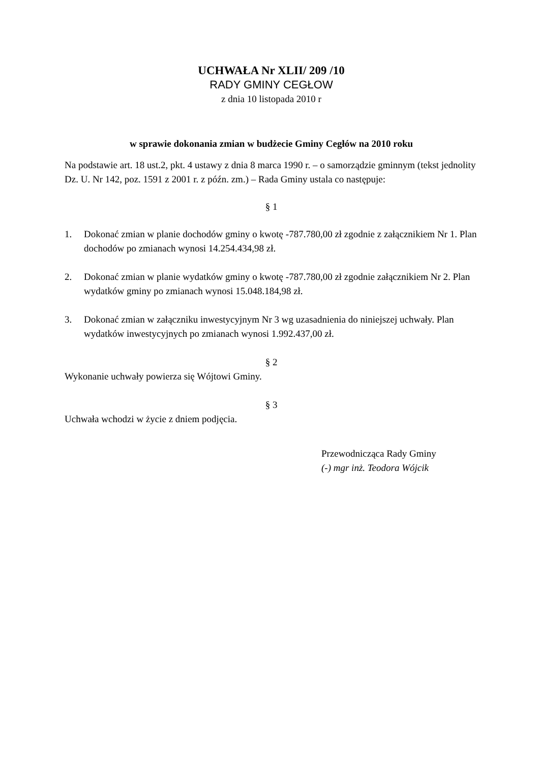UCHWAŁA Nr XLII/ 209 /10
RADY GMINY CEGŁOW
z dnia 10 listopada 2010 r
w sprawie dokonania zmian w budżecie Gminy Cegłów na 2010 roku
Na podstawie art. 18 ust.2, pkt. 4 ustawy z dnia 8 marca 1990 r. – o samorządzie gminnym (tekst jednolity Dz. U. Nr 142, poz. 1591 z 2001 r. z późn. zm.) – Rada Gminy ustala co następuje:
§ 1
1. Dokonać zmian w planie dochodów gminy o kwotę -787.780,00 zł zgodnie z załącznikiem Nr 1. Plan dochodów po zmianach wynosi 14.254.434,98 zł.
2. Dokonać zmian w planie wydatków gminy o kwotę -787.780,00 zł zgodnie załącznikiem Nr 2. Plan wydatków gminy po zmianach wynosi 15.048.184,98 zł.
3. Dokonać zmian w załączniku inwestycyjnym Nr 3 wg uzasadnienia do niniejszej uchwały. Plan wydatków inwestycyjnych po zmianach wynosi 1.992.437,00 zł.
§ 2
Wykonanie uchwały powierza się Wójtowi Gminy.
§ 3
Uchwała wchodzi w życie z dniem podjęcia.
Przewodnicząca Rady Gminy
(-) mgr inż. Teodora Wójcik